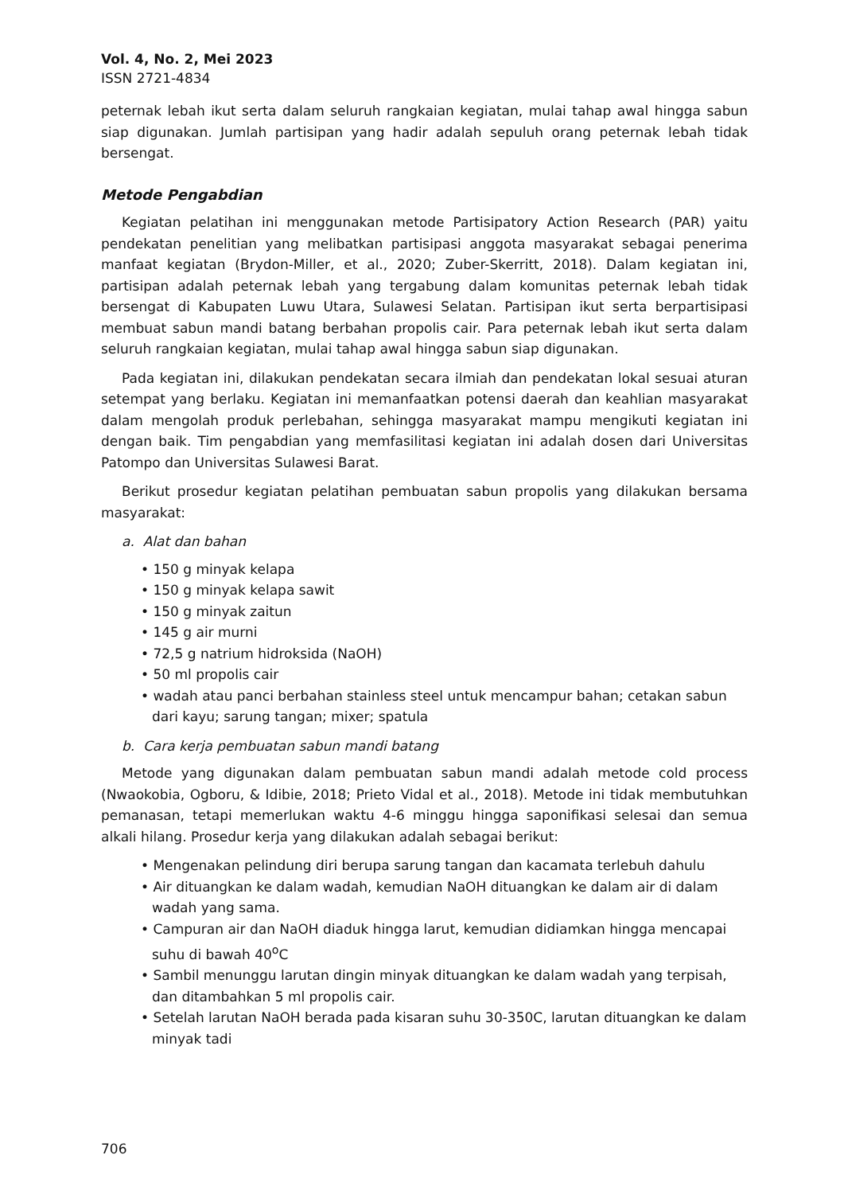Vol. 4, No. 2, Mei 2023
ISSN 2721-4834
peternak lebah ikut serta dalam seluruh rangkaian kegiatan, mulai tahap awal hingga sabun siap digunakan. Jumlah partisipan yang hadir adalah sepuluh orang peternak lebah tidak bersengat.
Metode Pengabdian
Kegiatan pelatihan ini menggunakan metode Partisipatory Action Research (PAR) yaitu pendekatan penelitian yang melibatkan partisipasi anggota masyarakat sebagai penerima manfaat kegiatan (Brydon-Miller, et al., 2020; Zuber-Skerritt, 2018). Dalam kegiatan ini, partisipan adalah peternak lebah yang tergabung dalam komunitas peternak lebah tidak bersengat di Kabupaten Luwu Utara, Sulawesi Selatan. Partisipan ikut serta berpartisipasi membuat sabun mandi batang berbahan propolis cair. Para peternak lebah ikut serta dalam seluruh rangkaian kegiatan, mulai tahap awal hingga sabun siap digunakan.
Pada kegiatan ini, dilakukan pendekatan secara ilmiah dan pendekatan lokal sesuai aturan setempat yang berlaku. Kegiatan ini memanfaatkan potensi daerah dan keahlian masyarakat dalam mengolah produk perlebahan, sehingga masyarakat mampu mengikuti kegiatan ini dengan baik. Tim pengabdian yang memfasilitasi kegiatan ini adalah dosen dari Universitas Patompo dan Universitas Sulawesi Barat.
Berikut prosedur kegiatan pelatihan pembuatan sabun propolis yang dilakukan bersama masyarakat:
a. Alat dan bahan
• 150 g minyak kelapa
• 150 g minyak kelapa sawit
• 150 g minyak zaitun
• 145 g air murni
• 72,5 g natrium hidroksida (NaOH)
• 50 ml propolis cair
• wadah atau panci berbahan stainless steel untuk mencampur bahan; cetakan sabun dari kayu; sarung tangan; mixer; spatula
b. Cara kerja pembuatan sabun mandi batang
Metode yang digunakan dalam pembuatan sabun mandi adalah metode cold process (Nwaokobia, Ogboru, & Idibie, 2018; Prieto Vidal et al., 2018). Metode ini tidak membutuhkan pemanasan, tetapi memerlukan waktu 4-6 minggu hingga saponifikasi selesai dan semua alkali hilang. Prosedur kerja yang dilakukan adalah sebagai berikut:
• Mengenakan pelindung diri berupa sarung tangan dan kacamata terlebuh dahulu
• Air dituangkan ke dalam wadah, kemudian NaOH dituangkan ke dalam air di dalam wadah yang sama.
• Campuran air dan NaOH diaduk hingga larut, kemudian didiamkan hingga mencapai suhu di bawah 40<sup>o</sup>C
• Sambil menunggu larutan dingin minyak dituangkan ke dalam wadah yang terpisah, dan ditambahkan 5 ml propolis cair.
• Setelah larutan NaOH berada pada kisaran suhu 30-350C, larutan dituangkan ke dalam minyak tadi
706